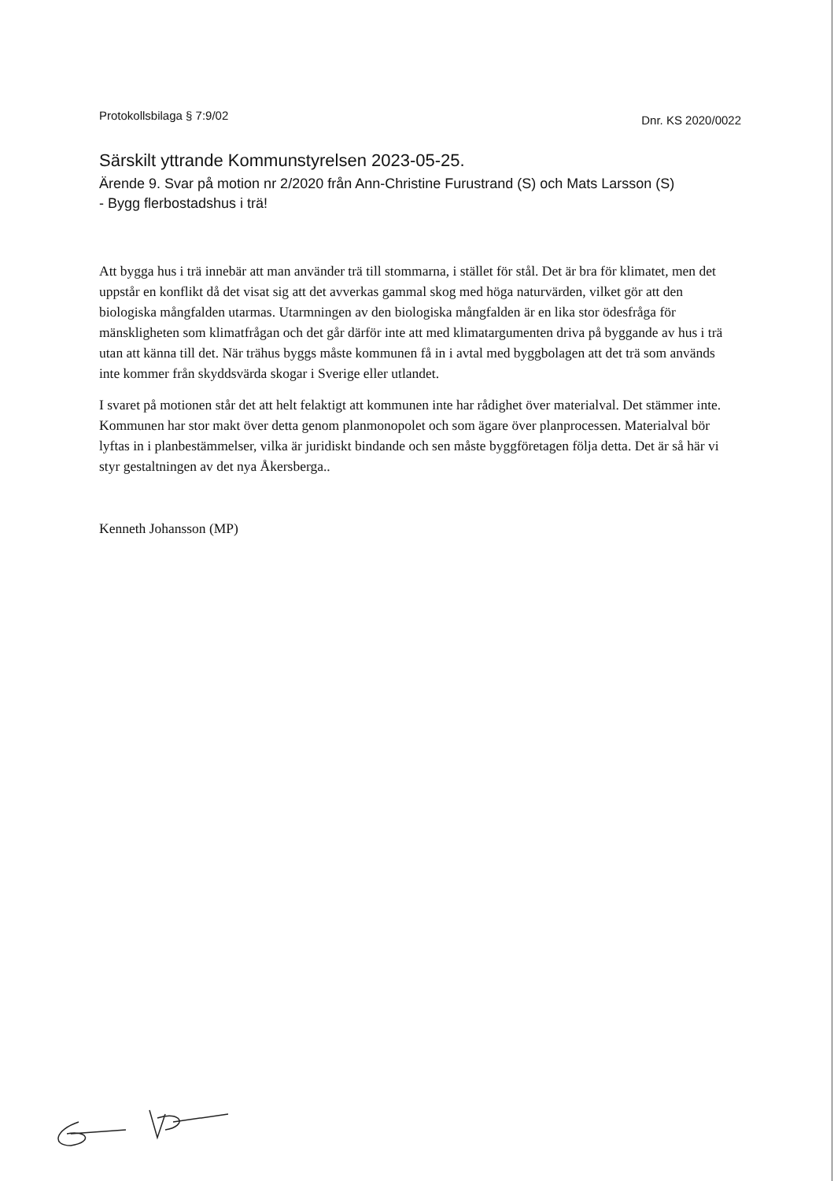Protokollsbilaga § 7:9/02 Dnr. KS 2020/0022
Särskilt yttrande Kommunstyrelsen 2023-05-25.
Ärende 9. Svar på motion nr 2/2020 från Ann-Christine Furustrand (S) och Mats Larsson (S)
- Bygg flerbostadshus i trä!
Att bygga hus i trä innebär att man använder trä till stommarna, i stället för stål. Det är bra för klimatet, men det uppstår en konflikt då det visat sig att det avverkas gammal skog med höga naturvärden, vilket gör att den biologiska mångfalden utarmas. Utarmningen av den biologiska mångfalden är en lika stor ödesfråga för mänskligheten som klimatfrågan och det går därför inte att med klimatargumenten driva på byggande av hus i trä utan att känna till det. När trähus byggs måste kommunen få in i avtal med byggbolagen att det trä som används inte kommer från skyddsvärda skogar i Sverige eller utlandet.
I svaret på motionen står det att helt felaktigt att kommunen inte har rådighet över materialval. Det stämmer inte. Kommunen har stor makt över detta genom planmonopolet och som ägare över planprocessen. Materialval bör lyftas in i planbestämmelser, vilka är juridiskt bindande och sen måste byggföretagen följa detta. Det är så här vi styr gestaltningen av det nya Åkersberga..
Kenneth Johansson (MP)